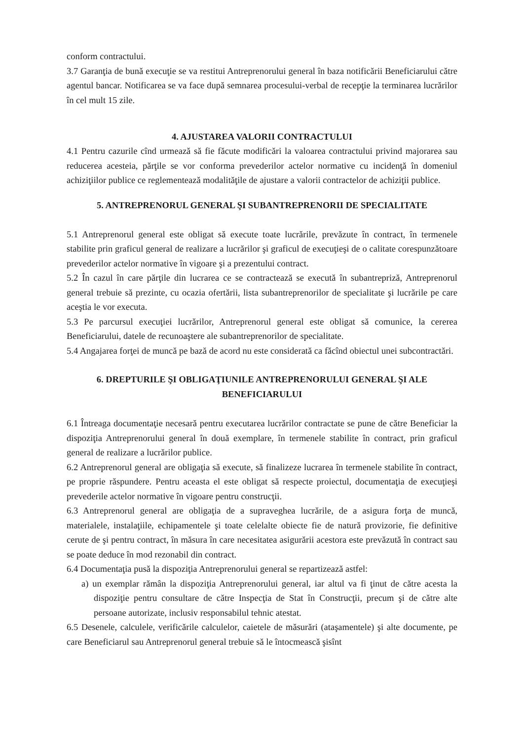conform contractului.
3.7 Garanţia de bună execuţie se va restitui Antreprenorului general în baza notificării Beneficiarului către agentul bancar. Notificarea se va face după semnarea procesului-verbal de recepţie la terminarea lucrărilor în cel mult 15 zile.
4. AJUSTAREA VALORII CONTRACTULUI
4.1 Pentru cazurile cînd urmează să fie făcute modificări la valoarea contractului privind majorarea sau reducerea acesteia, părţile se vor conforma prevederilor actelor normative cu incidenţă în domeniul achiziţiilor publice ce reglementează modalităţile de ajustare a valorii contractelor de achiziţii publice.
5. ANTREPRENORUL GENERAL ŞI SUBANTREPRENORII DE SPECIALITATE
5.1 Antreprenorul general este obligat să execute toate lucrările, prevăzute în contract, în termenele stabilite prin graficul general de realizare a lucrărilor şi graficul de execuţieşi de o calitate corespunzătoare prevederilor actelor normative în vigoare şi a prezentului contract.
5.2 În cazul în care părţile din lucrarea ce se contractează se execută în subantrepriză, Antreprenorul general trebuie să prezinte, cu ocazia ofertării, lista subantreprenorilor de specialitate şi lucrările pe care aceştia le vor executa.
5.3 Pe parcursul execuţiei lucrărilor, Antreprenorul general este obligat să comunice, la cererea Beneficiarului, datele de recunoaştere ale subantreprenorilor de specialitate.
5.4 Angajarea forţei de muncă pe bază de acord nu este considerată ca făcînd obiectul unei subcontractări.
6. DREPTURILE ŞI OBLIGAŢIUNILE ANTREPRENORULUI GENERAL ŞI ALE BENEFICIARULUI
6.1 Întreaga documentaţie necesară pentru executarea lucrărilor contractate se pune de către Beneficiar la dispoziţia Antreprenorului general în două exemplare, în termenele stabilite în contract, prin graficul general de realizare a lucrărilor publice.
6.2 Antreprenorul general are obligaţia să execute, să finalizeze lucrarea în termenele stabilite în contract, pe proprie răspundere. Pentru aceasta el este obligat să respecte proiectul, documentaţia de execuţieşi prevederile actelor normative în vigoare pentru construcţii.
6.3 Antreprenorul general are obligaţia de a supraveghea lucrările, de a asigura forţa de muncă, materialele, instalaţiile, echipamentele şi toate celelalte obiecte fie de natură provizorie, fie definitive cerute de şi pentru contract, în măsura în care necesitatea asigurării acestora este prevăzută în contract sau se poate deduce în mod rezonabil din contract.
6.4 Documentaţia pusă la dispoziţia Antreprenorului general se repartizează astfel:
a) un exemplar rămân la dispoziţia Antreprenorului general, iar altul va fi ţinut de către acesta la dispoziţie pentru consultare de către Inspecţia de Stat în Construcţii, precum şi de către alte persoane autorizate, inclusiv responsabilul tehnic atestat.
6.5 Desenele, calculele, verificările calculelor, caietele de măsurări (ataşamentele) şi alte documente, pe care Beneficiarul sau Antreprenorul general trebuie să le întocmească şisînt